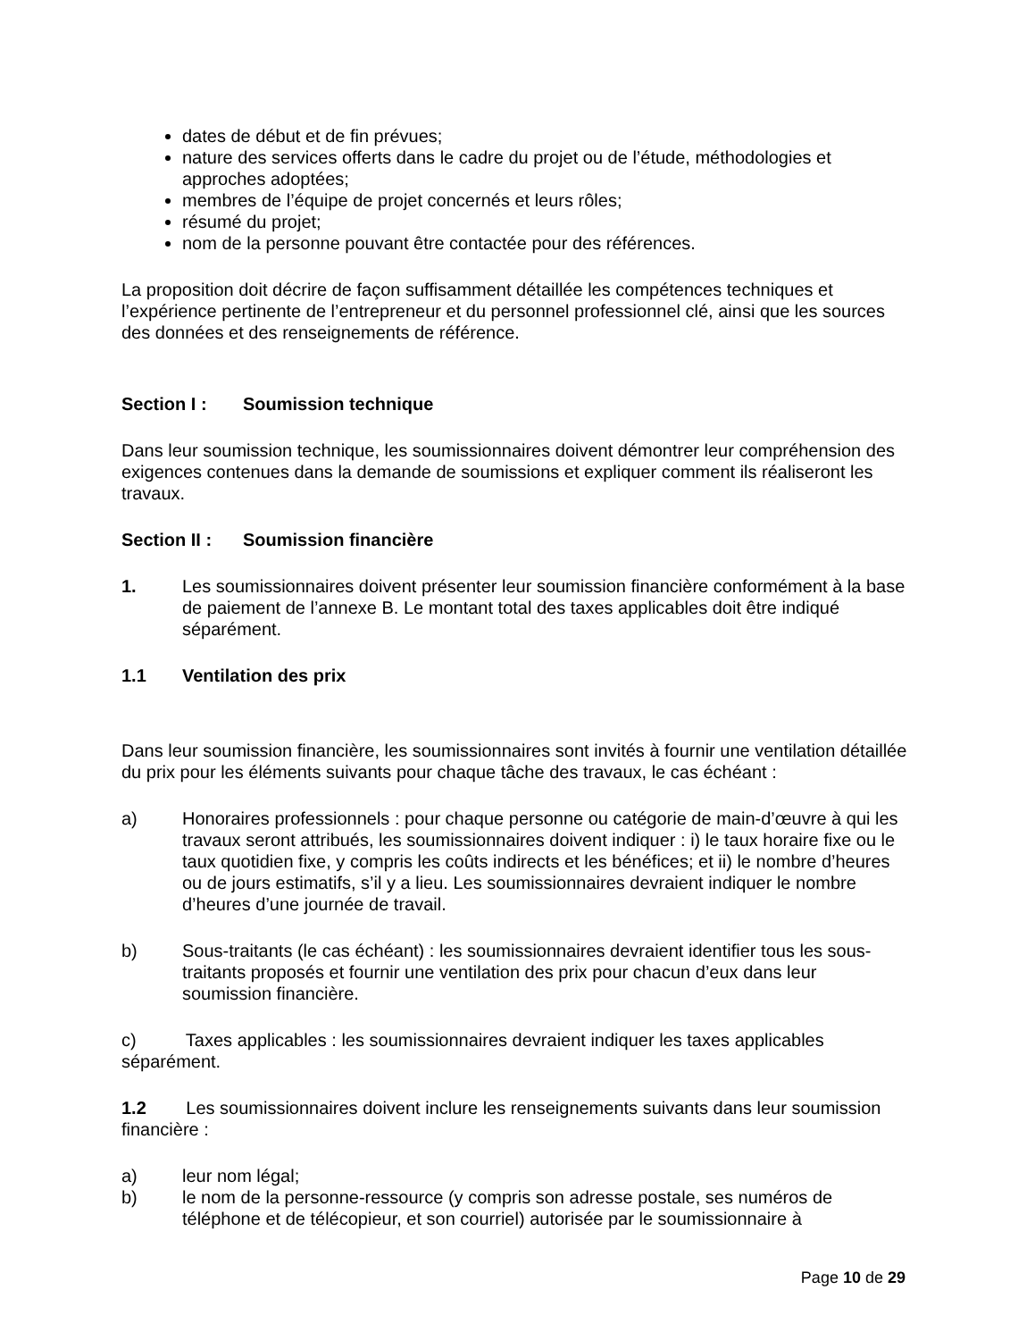dates de début et de fin prévues;
nature des services offerts dans le cadre du projet ou de l’étude, méthodologies et approches adoptées;
membres de l’équipe de projet concernés et leurs rôles;
résumé du projet;
nom de la personne pouvant être contactée pour des références.
La proposition doit décrire de façon suffisamment détaillée les compétences techniques et l’expérience pertinente de l’entrepreneur et du personnel professionnel clé, ainsi que les sources des données et des renseignements de référence.
Section I : Soumission technique
Dans leur soumission technique, les soumissionnaires doivent démontrer leur compréhension des exigences contenues dans la demande de soumissions et expliquer comment ils réaliseront les travaux.
Section II : Soumission financière
1. Les soumissionnaires doivent présenter leur soumission financière conformément à la base de paiement de l’annexe B. Le montant total des taxes applicables doit être indiqué séparément.
1.1 Ventilation des prix
Dans leur soumission financière, les soumissionnaires sont invités à fournir une ventilation détaillée du prix pour les éléments suivants pour chaque tâche des travaux, le cas échéant :
a) Honoraires professionnels : pour chaque personne ou catégorie de main-d’œuvre à qui les travaux seront attribués, les soumissionnaires doivent indiquer : i) le taux horaire fixe ou le taux quotidien fixe, y compris les coûts indirects et les bénéfices; et ii) le nombre d’heures ou de jours estimatifs, s’il y a lieu. Les soumissionnaires devraient indiquer le nombre d’heures d’une journée de travail.
b) Sous-traitants (le cas échéant) : les soumissionnaires devraient identifier tous les sous-traitants proposés et fournir une ventilation des prix pour chacun d’eux dans leur soumission financière.
c) Taxes applicables : les soumissionnaires devraient indiquer les taxes applicables séparément.
1.2 Les soumissionnaires doivent inclure les renseignements suivants dans leur soumission financière :
a) leur nom légal;
b) le nom de la personne-ressource (y compris son adresse postale, ses numéros de téléphone et de télécopieur, et son courriel) autorisée par le soumissionnaire à
Page 10 de 29